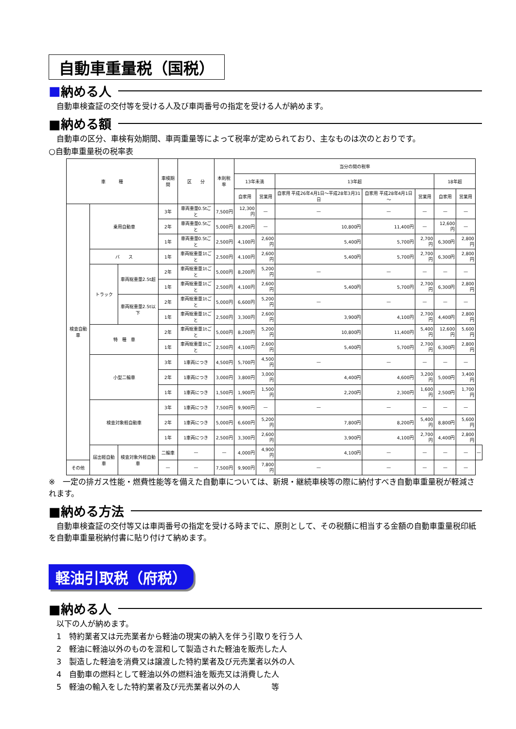自動車重量税（国税）
■ 納める人
　自動車検査証の交付等を受ける人及び車両番号の指定を受ける人が納めます。
■納める額
　自動車の区分、車検有効期間、車両重量等によって税率が定められており、主なものは次のとおりです。
○自動車重量税の税率表
| 車 種 | | | 車検期間 | 区 分 | 本則税率 | 当分の間の税率 | | | | | | | |
| --- | --- | --- | --- | --- | --- | --- | --- | --- | --- | --- | --- | --- | --- |
| | | | | | | 13年未満 | | 13年超 | | | 18年超 | | |
| | | | | | | 自家用 | 営業用 | 自家用 平成26年4月1日～平成28年3月31日 | 自家用 平成28年4月1日～ | 営業用 | 自家用 | 営業用 | |
| 検査自動車 | 乗用自動車 | | 3年 | 車両重量0.5tごと | 7,500円 | 12,300円 | — | — | — | — | — | — | |
| | | | 2年 | 車両重量0.5tごと | 5,000円 | 8,200円 | — | 10,800円 | 11,400円 | — | 12,600円 | — | |
| | | | 1年 | 車両重量0.5tごと | 2,500円 | 4,100円 | 2,600円 | 5,400円 | 5,700円 | 2,700円 | 6,300円 | 2,800円 | |
| | バ ス | | 1年 | 車両総重量1tごと | 2,500円 | 4,100円 | 2,600円 | 5,400円 | 5,700円 | 2,700円 | 6,300円 | 2,800円 | |
| | トラック | 車両総重量2.5t超 | 2年 | 車両総重量1tごと | 5,000円 | 8,200円 | 5,200円 | — | — | — | — | — | |
| | | | 1年 | 車両総重量1tごと | 2,500円 | 4,100円 | 2,600円 | 5,400円 | 5,700円 | 2,700円 | 6,300円 | 2,800円 | |
| | | 車両総重量2.5t以下 | 2年 | 車両総重量1tごと | 5,000円 | 6,600円 | 5,200円 | — | — | — | — | — | |
| | | | 1年 | 車両総重量1tごと | 2,500円 | 3,300円 | 2,600円 | 3,900円 | 4,100円 | 2,700円 | 4,400円 | 2,800円 | |
| | 特 種 車 | | 2年 | 車両総重量1tごと | 5,000円 | 8,200円 | 5,200円 | 10,800円 | 11,400円 | 5,400円 | 12,600円 | 5,600円 | |
| | | | 1年 | 車両総重量1tごと | 2,500円 | 4,100円 | 2,600円 | 5,400円 | 5,700円 | 2,700円 | 6,300円 | 2,800円 | |
| | 小型二輪車 | | 3年 | 1車両につき | 4,500円 | 5,700円 | 4,500円 | — | — | — | — | — | |
| | | | 2年 | 1車両につき | 3,000円 | 3,800円 | 3,000円 | 4,400円 | 4,600円 | 3,200円 | 5,000円 | 3,400円 | |
| | | | 1年 | 1車両につき | 1,500円 | 1,900円 | 1,500円 | 2,200円 | 2,300円 | 1,600円 | 2,500円 | 1,700円 | |
| | 検査対象軽自動車 | | 3年 | 1車両につき | 7,500円 | 9,900円 | — | — | — | — | — | — | |
| | | | 2年 | 1車両につき | 5,000円 | 6,600円 | 5,200円 | 7,800円 | 8,200円 | 5,400円 | 8,800円 | 5,600円 | |
| | | | 1年 | 1車両につき | 2,500円 | 3,300円 | 2,600円 | 3,900円 | 4,100円 | 2,700円 | 4,400円 | 2,800円 | |
| | 届出軽自動車 | 検査対象外軽自動車 | 二輪車 | — | — | 4,000円 | 4,900円 | 4,100円 | — | — | — | — | — |
| その他 | | | — | — | 7,500円 | 9,900円 | 7,800円 | — | — | — | — | — | |
※　一定の排ガス性能・燃費性能等を備えた自動車については、新規・継続車検等の際に納付すべき自動車重量税が軽減されます。
■納める方法
　自動車検査証の交付等又は車両番号の指定を受ける時までに、原則として、その税額に相当する金額の自動車重量税印紙を自動車重量税納付書に貼り付けて納めます。
軽油引取税（府税）
■納める人
　以下の人が納めます。
　1　特約業者又は元売業者から軽油の現実の納入を伴う引取りを行う人
　2　軽油に軽油以外のものを混和して製造された軽油を販売した人
　3　製造した軽油を消費又は譲渡した特約業者及び元売業者以外の人
　4　自動車の燃料として軽油以外の燃料油を販売又は消費した人
　5　軽油の輸入をした特約業者及び元売業者以外の人　　　　等